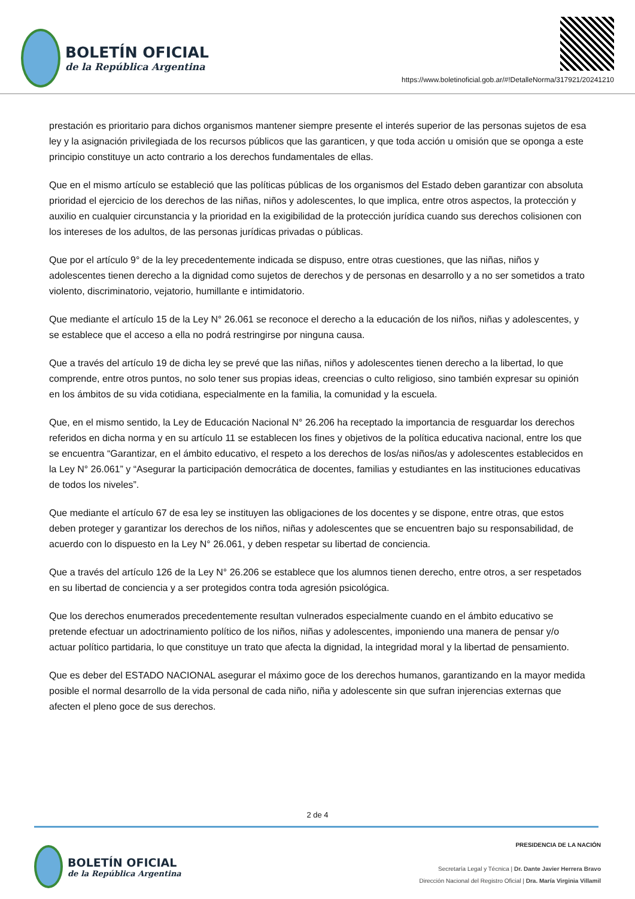BOLETÍN OFICIAL
de la República Argentina
https://www.boletinoficial.gob.ar/#!DetalleNorma/317921/20241210
prestación es prioritario para dichos organismos mantener siempre presente el interés superior de las personas sujetos de esa ley y la asignación privilegiada de los recursos públicos que las garanticen, y que toda acción u omisión que se oponga a este principio constituye un acto contrario a los derechos fundamentales de ellas.
Que en el mismo artículo se estableció que las políticas públicas de los organismos del Estado deben garantizar con absoluta prioridad el ejercicio de los derechos de las niñas, niños y adolescentes, lo que implica, entre otros aspectos, la protección y auxilio en cualquier circunstancia y la prioridad en la exigibilidad de la protección jurídica cuando sus derechos colisionen con los intereses de los adultos, de las personas jurídicas privadas o públicas.
Que por el artículo 9° de la ley precedentemente indicada se dispuso, entre otras cuestiones, que las niñas, niños y adolescentes tienen derecho a la dignidad como sujetos de derechos y de personas en desarrollo y a no ser sometidos a trato violento, discriminatorio, vejatorio, humillante e intimidatorio.
Que mediante el artículo 15 de la Ley N° 26.061 se reconoce el derecho a la educación de los niños, niñas y adolescentes, y se establece que el acceso a ella no podrá restringirse por ninguna causa.
Que a través del artículo 19 de dicha ley se prevé que las niñas, niños y adolescentes tienen derecho a la libertad, lo que comprende, entre otros puntos, no solo tener sus propias ideas, creencias o culto religioso, sino también expresar su opinión en los ámbitos de su vida cotidiana, especialmente en la familia, la comunidad y la escuela.
Que, en el mismo sentido, la Ley de Educación Nacional N° 26.206 ha receptado la importancia de resguardar los derechos referidos en dicha norma y en su artículo 11 se establecen los fines y objetivos de la política educativa nacional, entre los que se encuentra “Garantizar, en el ámbito educativo, el respeto a los derechos de los/as niños/as y adolescentes establecidos en la Ley N° 26.061” y “Asegurar la participación democrática de docentes, familias y estudiantes en las instituciones educativas de todos los niveles”.
Que mediante el artículo 67 de esa ley se instituyen las obligaciones de los docentes y se dispone, entre otras, que estos deben proteger y garantizar los derechos de los niños, niñas y adolescentes que se encuentren bajo su responsabilidad, de acuerdo con lo dispuesto en la Ley N° 26.061, y deben respetar su libertad de conciencia.
Que a través del artículo 126 de la Ley N° 26.206 se establece que los alumnos tienen derecho, entre otros, a ser respetados en su libertad de conciencia y a ser protegidos contra toda agresión psicológica.
Que los derechos enumerados precedentemente resultan vulnerados especialmente cuando en el ámbito educativo se pretende efectuar un adoctrinamiento político de los niños, niñas y adolescentes, imponiendo una manera de pensar y/o actuar político partidaria, lo que constituye un trato que afecta la dignidad, la integridad moral y la libertad de pensamiento.
Que es deber del ESTADO NACIONAL asegurar el máximo goce de los derechos humanos, garantizando en la mayor medida posible el normal desarrollo de la vida personal de cada niño, niña y adolescente sin que sufran injerencias externas que afecten el pleno goce de sus derechos.
2 de 4
BOLETÍN OFICIAL
de la República Argentina
PRESIDENCIA DE LA NACIÓN
Secretaría Legal y Técnica | Dr. Dante Javier Herrera Bravo
Dirección Nacional del Registro Oficial | Dra. María Virginia Villamil